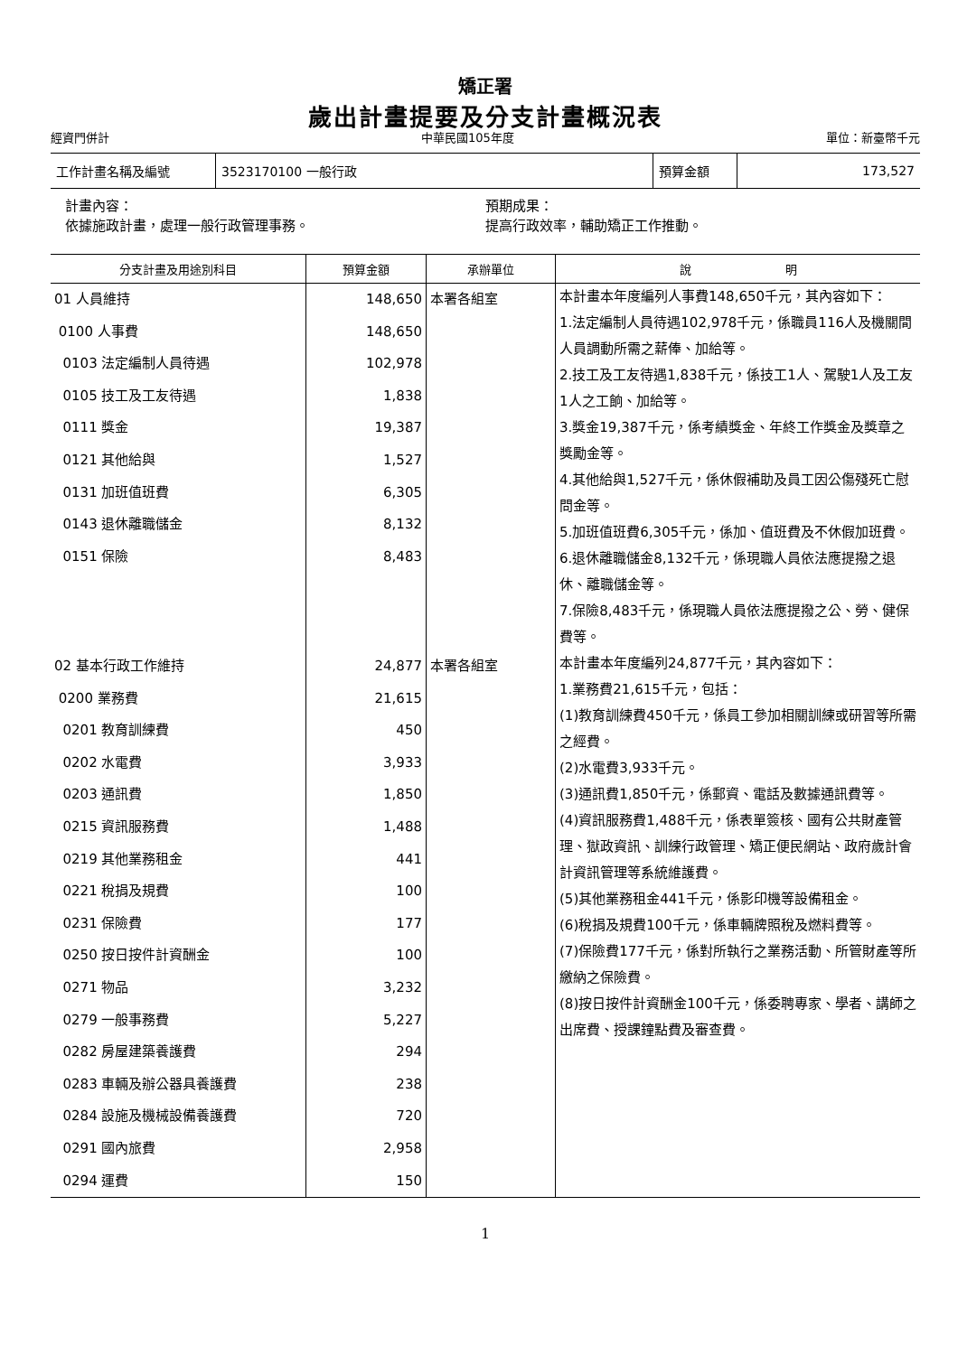矯正署
歲出計畫提要及分支計畫概況表
經資門併計 中華民國105年度 單位：新臺幣千元
| 工作計畫名稱及編號 | 3523170100 一般行政 | 預算金額 | 173,527 |
計畫內容：
依據施政計畫，處理一般行政管理事務。
預期成果：
提高行政效率，輔助矯正工作推動。
| 分支計畫及用途別科目 | 預算金額 | 承辦單位 | 說 明 |
| --- | --- | --- | --- |
| 01 人員維持 0100 人事費 0103 法定編制人員待遇 0105 技工及工友待遇 0111 獎金 0121 其他給與 0131 加班值班費 0143 退休離職儲金 0151 保險 | 148,650 148,650 102,978 1,838 19,387 1,527 6,305 8,132 8,483 | 本署各組室 | 本計畫本年度編列人事費148,650千元，其內容如下： 1.法定編制人員待遇102,978千元，係職員116人及機關間人員調動所需之薪俸、加給等。 2.技工及工友待遇1,838千元，係技工1人、駕駛1人及工友1人之工餉、加給等。 3.獎金19,387千元，係考績獎金、年終工作獎金及獎章之獎勵金等。 4.其他給與1,527千元，係休假補助及員工因公傷殘死亡慰問金等。 5.加班值班費6,305千元，係加、值班費及不休假加班費。 6.退休離職儲金8,132千元，係現職人員依法應提撥之退休、離職儲金等。 7.保險8,483千元，係現職人員依法應提撥之公、勞、健保費等。 |
| 02 基本行政工作維持 0200 業務費 0201 教育訓練費 0202 水電費 0203 通訊費 0215 資訊服務費 0219 其他業務租金 0221 稅捐及規費 0231 保險費 0250 按日按件計資酬金 0271 物品 0279 一般事務費 0282 房屋建築養護費 0283 車輛及辦公器具養護費 0284 設施及機械設備養護費 0291 國內旅費 0294 運費 | 24,877 21,615 450 3,933 1,850 1,488 441 100 177 100 3,232 5,227 294 238 720 2,958 150 | 本署各組室 | 本計畫本年度編列24,877千元，其內容如下： 1.業務費21,615千元，包括： (1)教育訓練費450千元，係員工參加相關訓練或研習等所需之經費。 (2)水電費3,933千元。 (3)通訊費1,850千元，係郵資、電話及數據通訊費等。 (4)資訊服務費1,488千元，係表單簽核、國有公共財產管理、獄政資訊、訓練行政管理、矯正便民網站、政府歲計會計資訊管理等系統維護費。 (5)其他業務租金441千元，係影印機等設備租金。 (6)稅捐及規費100千元，係車輛牌照稅及燃料費等。 (7)保險費177千元，係對所執行之業務活動、所管財產等所繳納之保險費。 (8)按日按件計資酬金100千元，係委聘專家、學者、講師之出席費、授課鐘點費及審查費。 |
1